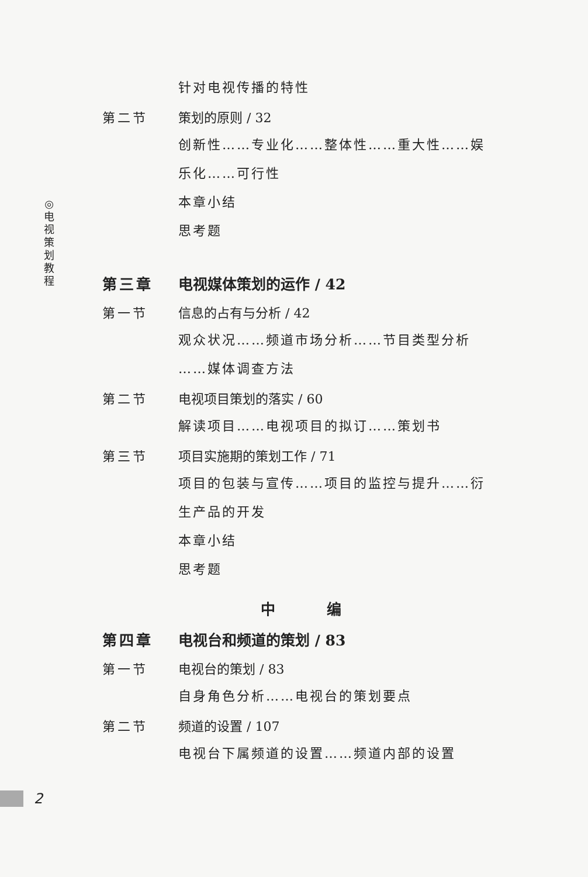◎
电
视
策
划
教
程
针对电视传播的特性
第二节 策划的原则 / 32
创新性……专业化……整体性……重大性……娱
乐化……可行性
本章小结
思考题
第三章 电视媒体策划的运作 / 42
第一节 信息的占有与分析 / 42
观众状况……频道市场分析……节目类型分析
……媒体调查方法
第二节 电视项目策划的落实 / 60
解读项目……电视项目的拟订……策划书
第三节 项目实施期的策划工作 / 71
项目的包装与宣传……项目的监控与提升……衍
生产品的开发
本章小结
思考题
中 编
第四章 电视台和频道的策划 / 83
第一节 电视台的策划 / 83
自身角色分析……电视台的策划要点
第二节 频道的设置 / 107
电视台下属频道的设置……频道内部的设置
2